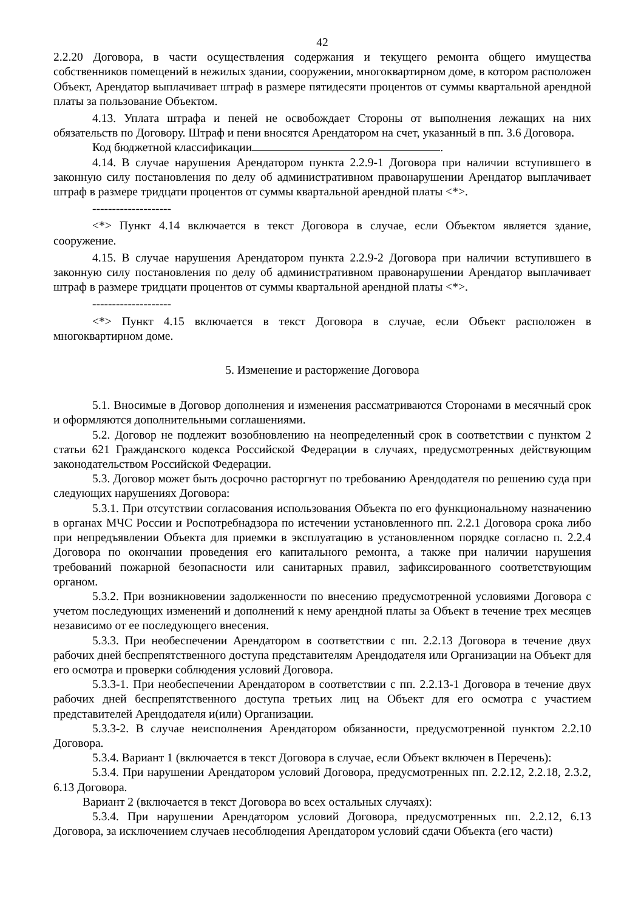42
2.2.20 Договора, в части осуществления содержания и текущего ремонта общего имущества собственников помещений в нежилых здании, сооружении, многоквартирном доме, в котором расположен Объект, Арендатор выплачивает штраф в размере пятидесяти процентов от суммы квартальной арендной платы за пользование Объектом.
4.13. Уплата штрафа и пеней не освобождает Стороны от выполнения лежащих на них обязательств по Договору. Штраф и пени вносятся Арендатором на счет, указанный в пп. 3.6 Договора.
Код бюджетной классификации .
4.14. В случае нарушения Арендатором пункта 2.2.9-1 Договора при наличии вступившего в законную силу постановления по делу об административном правонарушении Арендатор выплачивает штраф в размере тридцати процентов от суммы квартальной арендной платы <*>.
--------------------
<*> Пункт 4.14 включается в текст Договора в случае, если Объектом является здание, сооружение.
4.15. В случае нарушения Арендатором пункта 2.2.9-2 Договора при наличии вступившего в законную силу постановления по делу об административном правонарушении Арендатор выплачивает штраф в размере тридцати процентов от суммы квартальной арендной платы <*>.
--------------------
<*> Пункт 4.15 включается в текст Договора в случае, если Объект расположен в многоквартирном доме.
5. Изменение и расторжение Договора
5.1. Вносимые в Договор дополнения и изменения рассматриваются Сторонами в месячный срок и оформляются дополнительными соглашениями.
5.2. Договор не подлежит возобновлению на неопределенный срок в соответствии с пунктом 2 статьи 621 Гражданского кодекса Российской Федерации в случаях, предусмотренных действующим законодательством Российской Федерации.
5.3. Договор может быть досрочно расторгнут по требованию Арендодателя по решению суда при следующих нарушениях Договора:
5.3.1. При отсутствии согласования использования Объекта по его функциональному назначению в органах МЧС России и Роспотребнадзора по истечении установленного пп. 2.2.1 Договора срока либо при непредъявлении Объекта для приемки в эксплуатацию в установленном порядке согласно п. 2.2.4 Договора по окончании проведения его капитального ремонта, а также при наличии нарушения требований пожарной безопасности или санитарных правил, зафиксированного соответствующим органом.
5.3.2. При возникновении задолженности по внесению предусмотренной условиями Договора с учетом последующих изменений и дополнений к нему арендной платы за Объект в течение трех месяцев независимо от ее последующего внесения.
5.3.3. При необеспечении Арендатором в соответствии с пп. 2.2.13 Договора в течение двух рабочих дней беспрепятственного доступа представителям Арендодателя или Организации на Объект для его осмотра и проверки соблюдения условий Договора.
5.3.3-1. При необеспечении Арендатором в соответствии с пп. 2.2.13-1 Договора в течение двух рабочих дней беспрепятственного доступа третьих лиц на Объект для его осмотра с участием представителей Арендодателя и(или) Организации.
5.3.3-2. В случае неисполнения Арендатором обязанности, предусмотренной пунктом 2.2.10 Договора.
5.3.4. Вариант 1 (включается в текст Договора в случае, если Объект включен в Перечень):
5.3.4. При нарушении Арендатором условий Договора, предусмотренных пп. 2.2.12, 2.2.18, 2.3.2, 6.13 Договора.
Вариант 2 (включается в текст Договора во всех остальных случаях):
5.3.4. При нарушении Арендатором условий Договора, предусмотренных пп. 2.2.12, 6.13 Договора, за исключением случаев несоблюдения Арендатором условий сдачи Объекта (его части)